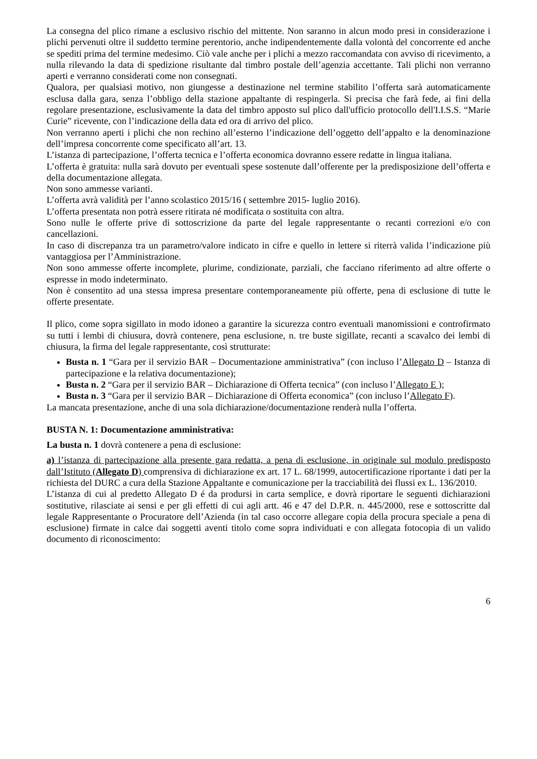La consegna del plico rimane a esclusivo rischio del mittente. Non saranno in alcun modo presi in considerazione i plichi pervenuti oltre il suddetto termine perentorio, anche indipendentemente dalla volontà del concorrente ed anche se spediti prima del termine medesimo. Ciò vale anche per i plichi a mezzo raccomandata con avviso di ricevimento, a nulla rilevando la data di spedizione risultante dal timbro postale dell’agenzia accettante. Tali plichi non verranno aperti e verranno considerati come non consegnati.
Qualora, per qualsiasi motivo, non giungesse a destinazione nel termine stabilito l’offerta sarà automaticamente esclusa dalla gara, senza l’obbligo della stazione appaltante di respingerla. Si precisa che farà fede, ai fini della regolare presentazione, esclusivamente la data del timbro apposto sul plico dall'ufficio protocollo dell'I.I.S.S. “Marie Curie” ricevente, con l’indicazione della data ed ora di arrivo del plico.
Non verranno aperti i plichi che non rechino all’esterno l’indicazione dell’oggetto dell’appalto e la denominazione dell’impresa concorrente come specificato all’art. 13.
L’istanza di partecipazione, l’offerta tecnica e l’offerta economica dovranno essere redatte in lingua italiana.
L’offerta è gratuita: nulla sarà dovuto per eventuali spese sostenute dall’offerente per la predisposizione dell’offerta e della documentazione allegata.
Non sono ammesse varianti.
L’offerta avrà validità per l’anno scolastico 2015/16 ( settembre 2015- luglio 2016).
L’offerta presentata non potrà essere ritirata né modificata o sostituita con altra.
Sono nulle le offerte prive di sottoscrizione da parte del legale rappresentante o recanti correzioni e/o con cancellazioni.
In caso di discrepanza tra un parametro/valore indicato in cifre e quello in lettere si riterrà valida l’indicazione più vantaggiosa per l’Amministrazione.
Non sono ammesse offerte incomplete, plurime, condizionate, parziali, che facciano riferimento ad altre offerte o espresse in modo indeterminato.
Non è consentito ad una stessa impresa presentare contemporaneamente più offerte, pena di esclusione di tutte le offerte presentate.
Il plico, come sopra sigillato in modo idoneo a garantire la sicurezza contro eventuali manomissioni e controfirmato su tutti i lembi di chiusura, dovrà contenere, pena esclusione, n. tre buste sigillate, recanti a scavalco dei lembi di chiusura, la firma del legale rappresentante, così strutturate:
Busta n. 1 “Gara per il servizio BAR – Documentazione amministrativa” (con incluso l’Allegato D – Istanza di partecipazione e la relativa documentazione);
Busta n. 2 “Gara per il servizio BAR – Dichiarazione di Offerta tecnica” (con incluso l’Allegato E );
Busta n. 3 “Gara per il servizio BAR – Dichiarazione di Offerta economica” (con incluso l’Allegato F).
La mancata presentazione, anche di una sola dichiarazione/documentazione renderà nulla l’offerta.
BUSTA N. 1: Documentazione amministrativa:
La busta n. 1 dovrà contenere a pena di esclusione:
a) l’istanza di partecipazione alla presente gara redatta, a pena di esclusione, in originale sul modulo predisposto dall’Istituto (Allegato D) comprensiva di dichiarazione ex art. 17 L. 68/1999, autocertificazione riportante i dati per la richiesta del DURC a cura della Stazione Appaltante e comunicazione per la tracciabilità dei flussi ex L. 136/2010.
L’istanza di cui al predetto Allegato D é da prodursi in carta semplice, e dovrà riportare le seguenti dichiarazioni sostitutive, rilasciate ai sensi e per gli effetti di cui agli artt. 46 e 47 del D.P.R. n. 445/2000, rese e sottoscritte dal legale Rappresentante o Procuratore dell’Azienda (in tal caso occorre allegare copia della procura speciale a pena di esclusione) firmate in calce dai soggetti aventi titolo come sopra individuati e con allegata fotocopia di un valido documento di riconoscimento:
6